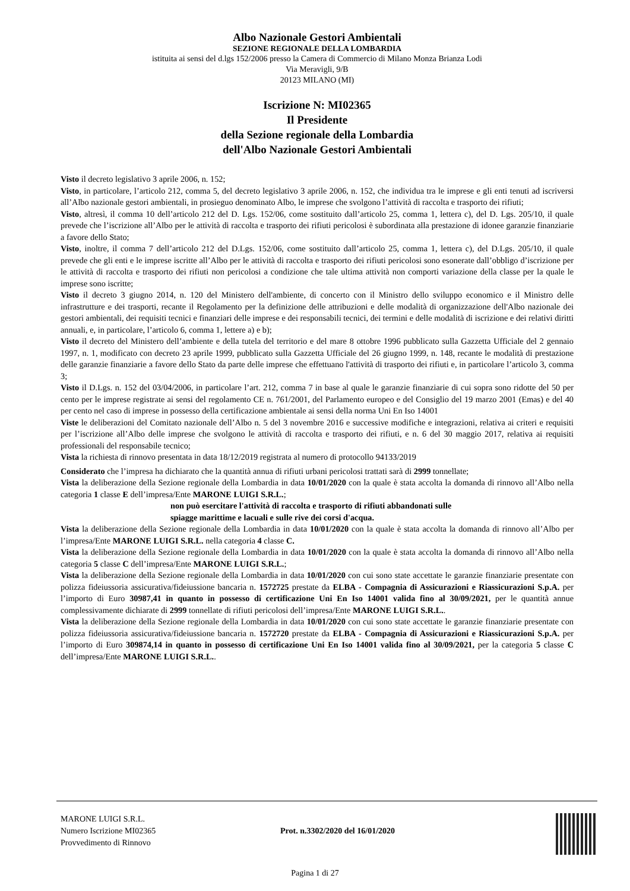Albo Nazionale Gestori Ambientali
SEZIONE REGIONALE DELLA LOMBARDIA
istituita ai sensi del d.lgs 152/2006 presso la Camera di Commercio di Milano Monza Brianza Lodi
Via Meravigli, 9/B
20123 MILANO (MI)
Iscrizione N: MI02365
Il Presidente
della Sezione regionale della Lombardia
dell'Albo Nazionale Gestori Ambientali
Visto il decreto legislativo 3 aprile 2006, n. 152;
Visto, in particolare, l’articolo 212, comma 5, del decreto legislativo 3 aprile 2006, n. 152, che individua tra le imprese e gli enti tenuti ad iscriversi all’Albo nazionale gestori ambientali, in prosieguo denominato Albo, le imprese che svolgono l’attività di raccolta e trasporto dei rifiuti;
Visto, altresì, il comma 10 dell’articolo 212 del D. Lgs. 152/06, come sostituito dall’articolo 25, comma 1, lettera c), del D. Lgs. 205/10, il quale prevede che l’iscrizione all’Albo per le attività di raccolta e trasporto dei rifiuti pericolosi è subordinata alla prestazione di idonee garanzie finanziarie a favore dello Stato;
Visto, inoltre, il comma 7 dell’articolo 212 del D.Lgs. 152/06, come sostituito dall’articolo 25, comma 1, lettera c), del D.Lgs. 205/10, il quale prevede che gli enti e le imprese iscritte all’Albo per le attività di raccolta e trasporto dei rifiuti pericolosi sono esonerate dall’obbligo d’iscrizione per le attività di raccolta e trasporto dei rifiuti non pericolosi a condizione che tale ultima attività non comporti variazione della classe per la quale le imprese sono iscritte;
Visto il decreto 3 giugno 2014, n. 120 del Ministero dell'ambiente, di concerto con il Ministro dello sviluppo economico e il Ministro delle infrastrutture e dei trasporti, recante il Regolamento per la definizione delle attribuzioni e delle modalità di organizzazione dell'Albo nazionale dei gestori ambientali, dei requisiti tecnici e finanziari delle imprese e dei responsabili tecnici, dei termini e delle modalità di iscrizione e dei relativi diritti annuali, e, in particolare, l’articolo 6, comma 1, lettere a) e b);
Visto il decreto del Ministero dell’ambiente e della tutela del territorio e del mare 8 ottobre 1996 pubblicato sulla Gazzetta Ufficiale del 2 gennaio 1997, n. 1, modificato con decreto 23 aprile 1999, pubblicato sulla Gazzetta Ufficiale del 26 giugno 1999, n. 148, recante le modalità di prestazione delle garanzie finanziarie a favore dello Stato da parte delle imprese che effettuano l'attività di trasporto dei rifiuti e, in particolare l’articolo 3, comma 3;
Visto il D.Lgs. n. 152 del 03/04/2006, in particolare l’art. 212, comma 7 in base al quale le garanzie finanziarie di cui sopra sono ridotte del 50 per cento per le imprese registrate ai sensi del regolamento CE n. 761/2001, del Parlamento europeo e del Consiglio del 19 marzo 2001 (Emas) e del 40 per cento nel caso di imprese in possesso della certificazione ambientale ai sensi della norma Uni En Iso 14001
Viste le deliberazioni del Comitato nazionale dell’Albo n. 5 del 3 novembre 2016 e successive modifiche e integrazioni, relativa ai criteri e requisiti per l’iscrizione all’Albo delle imprese che svolgono le attività di raccolta e trasporto dei rifiuti, e n. 6 del 30 maggio 2017, relativa ai requisiti professionali del responsabile tecnico;
Vista la richiesta di rinnovo presentata in data 18/12/2019 registrata al numero di protocollo 94133/2019
Considerato che l’impresa ha dichiarato che la quantità annua di rifiuti urbani pericolosi trattati sarà di 2999 tonnellate;
Vista la deliberazione della Sezione regionale della Lombardia in data 10/01/2020 con la quale è stata accolta la domanda di rinnovo all’Albo nella categoria 1 classe E dell’impresa/Ente MARONE LUIGI S.R.L.;
non può esercitare l'attività di raccolta e trasporto di rifiuti abbandonati sulle spiagge marittime e lacuali e sulle rive dei corsi d'acqua.
Vista la deliberazione della Sezione regionale della Lombardia in data 10/01/2020 con la quale è stata accolta la domanda di rinnovo all’Albo per l’impresa/Ente MARONE LUIGI S.R.L. nella categoria 4 classe C.
Vista la deliberazione della Sezione regionale della Lombardia in data 10/01/2020 con la quale è stata accolta la domanda di rinnovo all’Albo nella categoria 5 classe C dell’impresa/Ente MARONE LUIGI S.R.L.;
Vista la deliberazione della Sezione regionale della Lombardia in data 10/01/2020 con cui sono state accettate le garanzie finanziarie presentate con polizza fideiussoria assicurativa/fideiussione bancaria n. 1572725 prestate da ELBA - Compagnia di Assicurazioni e Riassicurazioni S.p.A. per l’importo di Euro 30987,41 in quanto in possesso di certificazione Uni En Iso 14001 valida fino al 30/09/2021, per le quantità annue complessivamente dichiarate di 2999 tonnellate di rifiuti pericolosi dell’impresa/Ente MARONE LUIGI S.R.L..
Vista la deliberazione della Sezione regionale della Lombardia in data 10/01/2020 con cui sono state accettate le garanzie finanziarie presentate con polizza fideiussoria assicurativa/fideiussione bancaria n. 1572720 prestate da ELBA - Compagnia di Assicurazioni e Riassicurazioni S.p.A. per l’importo di Euro 309874,14 in quanto in possesso di certificazione Uni En Iso 14001 valida fino al 30/09/2021, per la categoria 5 classe C dell’impresa/Ente MARONE LUIGI S.R.L..
MARONE LUIGI S.R.L.
Numero Iscrizione MI02365
Provvedimento di Rinnovo
Prot. n.3302/2020 del 16/01/2020
Pagina 1 di 27